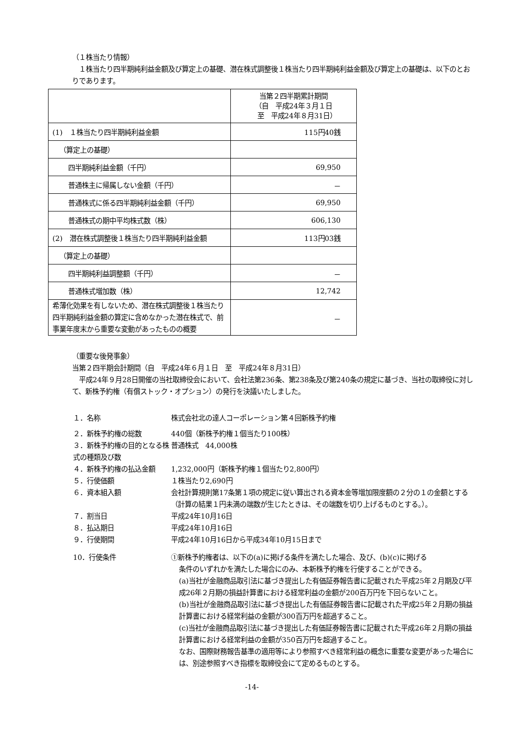（１株当たり情報）
　１株当たり四半期純利益金額及び算定上の基礎、潜在株式調整後１株当たり四半期純利益金額及び算定上の基礎は、以下のとおりであります。
| | 当第２四半期累計期間 （自 平成24年３月１日 至 平成24年８月31日） |
| (1) １株当たり四半期純利益金額 | 115円40銭 |
| （算定上の基礎） | |
| 四半期純利益金額（千円） | 69,950 |
| 普通株主に帰属しない金額（千円） | － |
| 普通株式に係る四半期純利益金額（千円） | 69,950 |
| 普通株式の期中平均株式数（株） | 606,130 |
| (2) 潜在株式調整後１株当たり四半期純利益金額 | 113円03銭 |
| （算定上の基礎） | |
| 四半期純利益調整額（千円） | － |
| 普通株式増加数（株） | 12,742 |
| 希薄化効果を有しないため、潜在株式調整後１株当たり四半期純利益金額の算定に含めなかった潜在株式で、前事業年度末から重要な変動があったものの概要 | － |
（重要な後発事象）
当第２四半期会計期間（自　平成24年６月１日　至　平成24年８月31日）
　平成24年９月28日開催の当社取締役会において、会社法第236条、第238条及び第240条の規定に基づき、当社の取締役に対して、新株予約権（有償ストック・オプション）の発行を決議いたしました。
１．名称 株式会社北の達人コーポレーション第４回新株予約権
２．新株予約権の総数 440個（新株予約権１個当たり100株）
３．新株予約権の目的となる株式の種類及び数
普通株式　44,000株
４．新株予約権の払込金額 1,232,000円（新株予約権１個当たり2,800円）
５．行使価額 １株当たり2,690円
６．資本組入額 会社計算規則第17条第１項の規定に従い算出される資本金等増加限度額の２分の１の金額とする（計算の結果１円未満の端数が生じたときは、その端数を切り上げるものとする。）。
７．割当日 平成24年10月16日
８．払込期日 平成24年10月16日
９．行使期間 平成24年10月16日から平成34年10月15日まで
10．行使条件 ①新株予約権者は、以下の(a)に掲げる条件を満たした場合、及び、(b)(c)に掲げる
条件のいずれかを満たした場合にのみ、本新株予約権を行使することができる。
(a)当社が金融商品取引法に基づき提出した有価証券報告書に記載された平成25年２月期及び平成26年２月期の損益計算書における経常利益の金額が200百万円を下回らないこと。
(b)当社が金融商品取引法に基づき提出した有価証券報告書に記載された平成25年２月期の損益計算書における経常利益の金額が300百万円を超過すること。
(c)当社が金融商品取引法に基づき提出した有価証券報告書に記載された平成26年２月期の損益計算書における経常利益の金額が350百万円を超過すること。
なお、国際財務報告基準の適用等により参照すべき経常利益の概念に重要な変更があった場合には、別途参照すべき指標を取締役会にて定めるものとする。
-14-